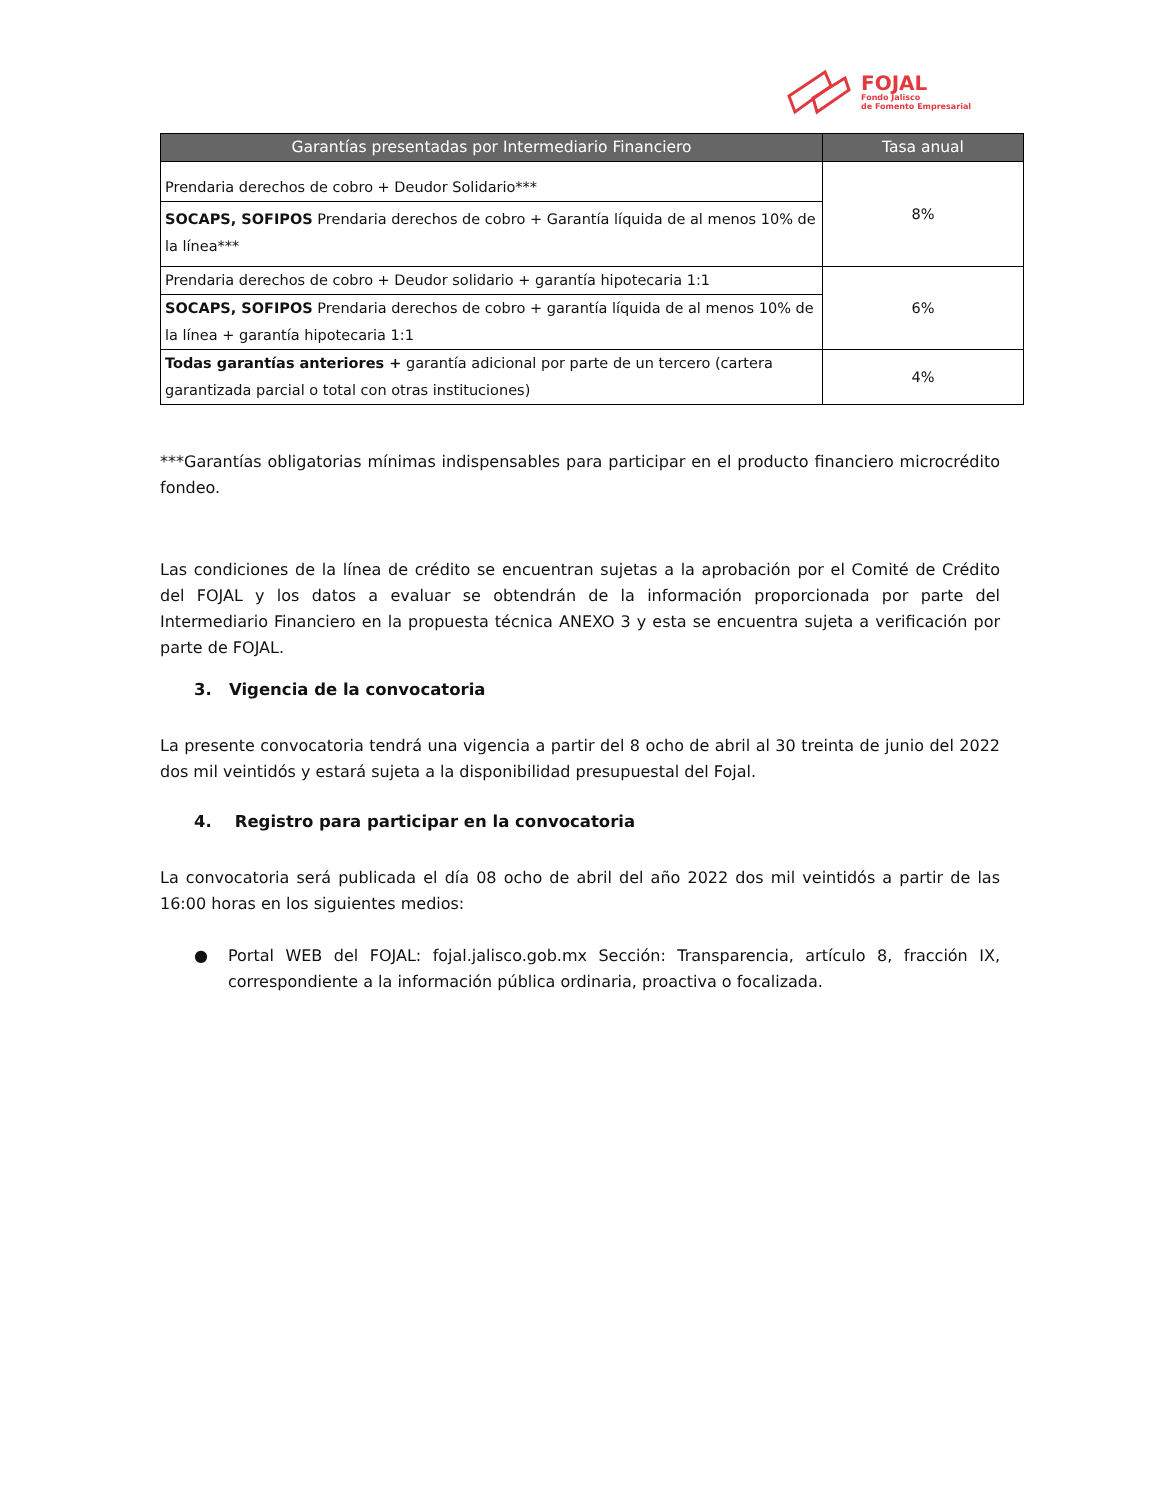FOJAL
Fondo Jalisco
de Fomento Empresarial
| Garantías presentadas por Intermediario Financiero | Tasa anual |
| --- | --- |
| Prendaria derechos de cobro + Deudor Solidario*** | 8% |
| SOCAPS, SOFIPOS Prendaria derechos de cobro + Garantía líquida de al menos 10% de la línea*** | |
| Prendaria derechos de cobro + Deudor solidario + garantía hipotecaria 1:1 | 6% |
| SOCAPS, SOFIPOS Prendaria derechos de cobro + garantía líquida de al menos 10% de la línea + garantía hipotecaria 1:1 | |
| Todas garantías anteriores + garantía adicional por parte de un tercero (cartera garantizada parcial o total con otras instituciones) | 4% |
***Garantías obligatorias mínimas indispensables para participar en el producto financiero microcrédito fondeo.
Las condiciones de la línea de crédito se encuentran sujetas a la aprobación por el Comité de Crédito del FOJAL y los datos a evaluar se obtendrán de la información proporcionada por parte del Intermediario Financiero en la propuesta técnica ANEXO 3 y esta se encuentra sujeta a verificación por parte de FOJAL.
3. Vigencia de la convocatoria
La presente convocatoria tendrá una vigencia a partir del 8 ocho de abril al 30 treinta de junio del 2022 dos mil veintidós y estará sujeta a la disponibilidad presupuestal del Fojal.
4. Registro para participar en la convocatoria
La convocatoria será publicada el día 08 ocho de abril del año 2022 dos mil veintidós a partir de las 16:00 horas en los siguientes medios:
● Portal WEB del FOJAL: fojal.jalisco.gob.mx Sección: Transparencia, artículo 8, fracción IX, correspondiente a la información pública ordinaria, proactiva o focalizada.